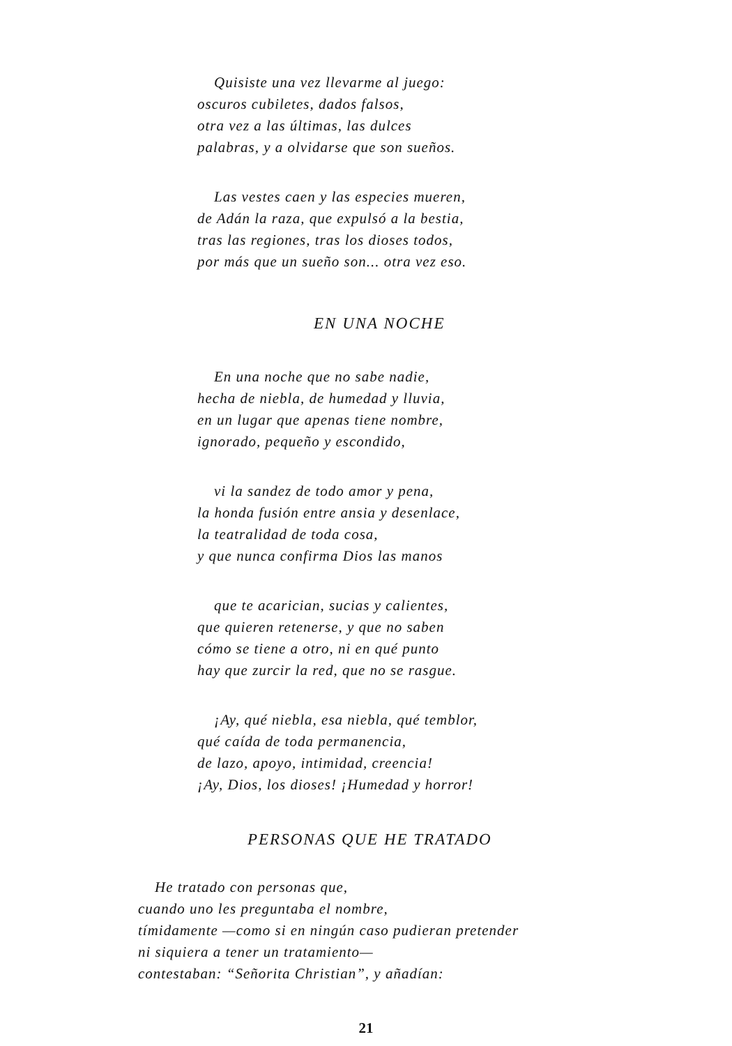Quisiste una vez llevarme al juego:
oscuros cubiletes, dados falsos,
otra vez a las últimas, las dulces
palabras, y a olvidarse que son sueños.
Las vestes caen y las especies mueren,
de Adán la raza, que expulsó a la bestia,
tras las regiones, tras los dioses todos,
por más que un sueño son... otra vez eso.
EN UNA NOCHE
En una noche que no sabe nadie,
hecha de niebla, de humedad y lluvia,
en un lugar que apenas tiene nombre,
ignorado, pequeño y escondido,
vi la sandez de todo amor y pena,
la honda fusión entre ansia y desenlace,
la teatralidad de toda cosa,
y que nunca confirma Dios las manos
que te acarician, sucias y calientes,
que quieren retenerse, y que no saben
cómo se tiene a otro, ni en qué punto
hay que zurcir la red, que no se rasgue.
¡Ay, qué niebla, esa niebla, qué temblor,
qué caída de toda permanencia,
de lazo, apoyo, intimidad, creencia!
¡Ay, Dios, los dioses! ¡Humedad y horror!
PERSONAS QUE HE TRATADO
He tratado con personas que,
cuando uno les preguntaba el nombre,
tímidamente —como si en ningún caso pudieran pretender
ni siquiera a tener un tratamiento—
contestaban: “Señorita Christian”, y añadían:
21